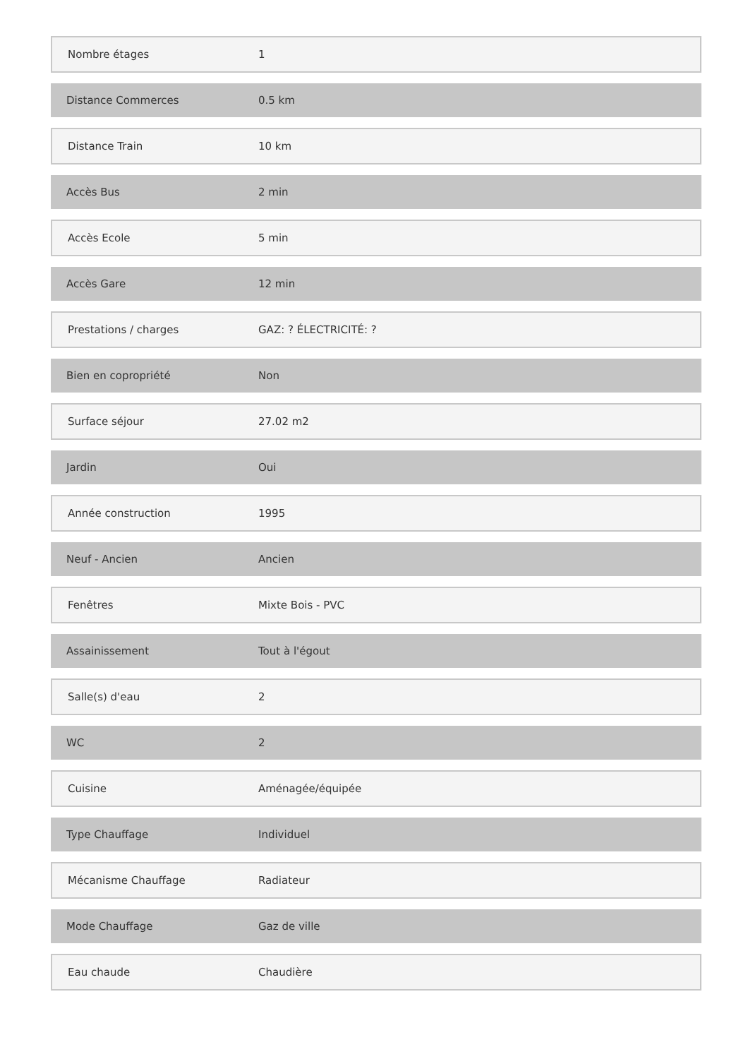| Nombre étages | 1 |
| Distance Commerces | 0.5 km |
| Distance Train | 10 km |
| Accès Bus | 2 min |
| Accès Ecole | 5 min |
| Accès Gare | 12 min |
| Prestations / charges | GAZ: ? ÉLECTRICITÉ: ? |
| Bien en copropriété | Non |
| Surface séjour | 27.02 m2 |
| Jardin | Oui |
| Année construction | 1995 |
| Neuf - Ancien | Ancien |
| Fenêtres | Mixte Bois - PVC |
| Assainissement | Tout à l'égout |
| Salle(s) d'eau | 2 |
| WC | 2 |
| Cuisine | Aménagée/équipée |
| Type Chauffage | Individuel |
| Mécanisme Chauffage | Radiateur |
| Mode Chauffage | Gaz de ville |
| Eau chaude | Chaudière |